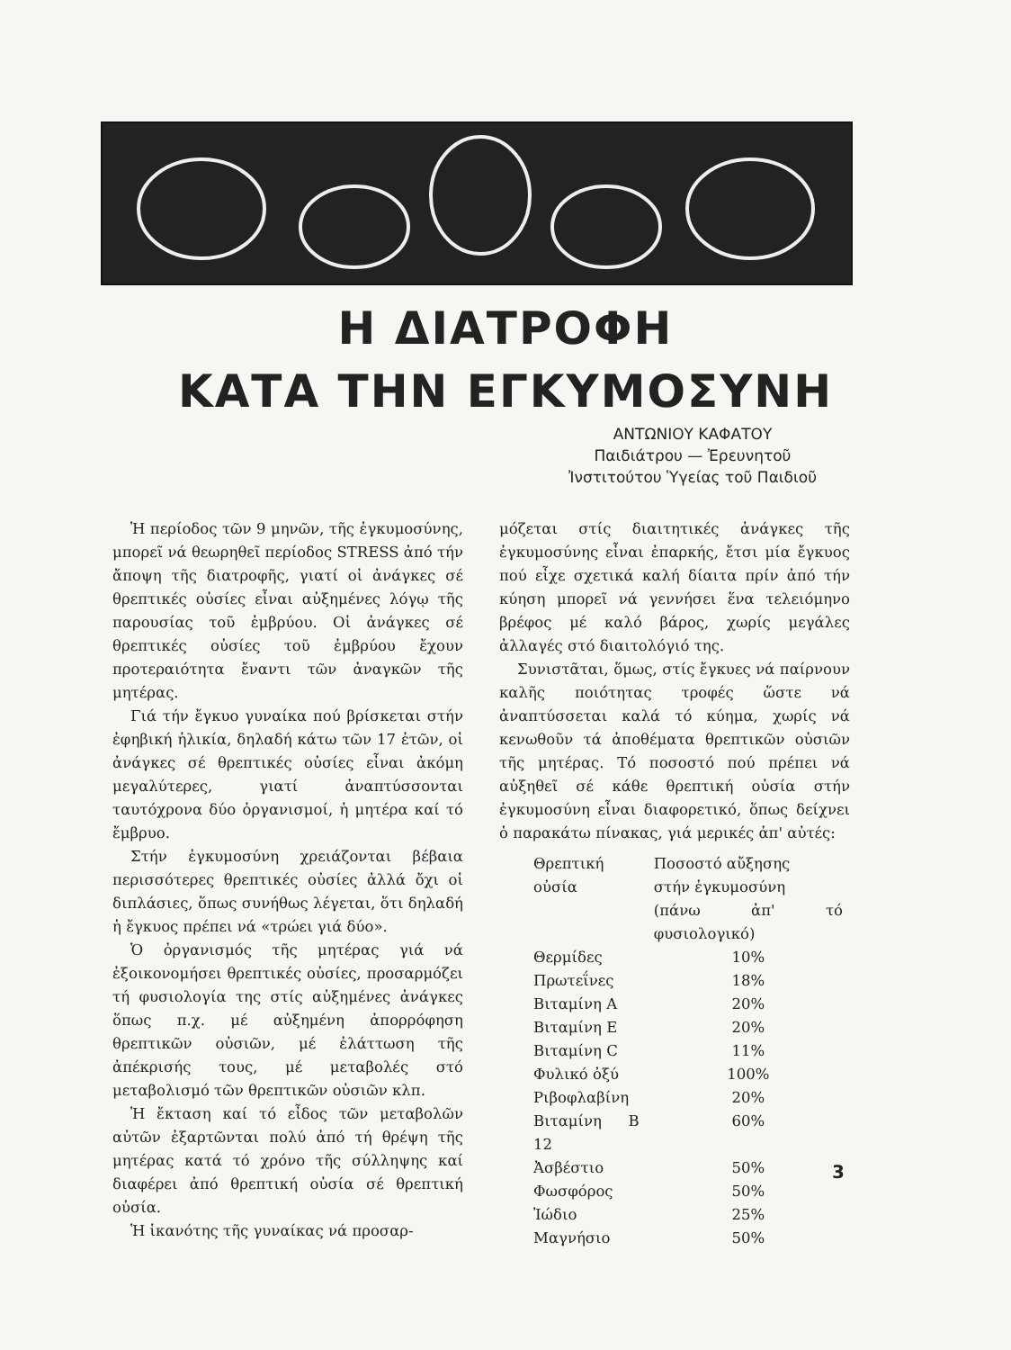Η ΔΙΑΤΡΟΦΗ
ΚΑΤΑ ΤΗΝ ΕΓΚΥΜΟΣΥΝΗ
ΑΝΤΩΝΙΟΥ ΚΑΦΑΤΟΥ
Παιδιάτρου — Ἐρευνητοῦ
Ἰνστιτούτου Ὑγείας τοῦ Παιδιοῦ
Ἡ περίοδος τῶν 9 μηνῶν, τῆς ἐγκυμοσύνης, μπορεῖ νά θεωρηθεῖ περίοδος STRESS ἀπό τήν ἄποψη τῆς διατροφῆς, γιατί οἱ ἀνάγκες σέ θρεπτικές οὐσίες εἶναι αὐξημένες λόγῳ τῆς παρουσίας τοῦ ἐμβρύου. Οἱ ἀνάγκες σέ θρεπτικές οὐσίες τοῦ ἐμβρύου ἔχουν προτεραιότητα ἔναντι τῶν ἀναγκῶν τῆς μητέρας.
Γιά τήν ἔγκυο γυναίκα πού βρίσκεται στήν ἐφηβική ἡλικία, δηλαδή κάτω τῶν 17 ἐτῶν, οἱ ἀνάγκες σέ θρεπτικές οὐσίες εἶναι ἀκόμη μεγαλύτερες, γιατί ἀναπτύσσονται ταυτόχρονα δύο ὀργανισμοί, ἡ μητέρα καί τό ἔμβρυο.
Στήν ἐγκυμοσύνη χρειάζονται βέβαια περισσότερες θρεπτικές οὐσίες ἀλλά ὄχι οἱ διπλάσιες, ὅπως συνήθως λέγεται, ὅτι δηλαδή ἡ ἔγκυος πρέπει νά «τρώει γιά δύο».
Ὁ ὀργανισμός τῆς μητέρας γιά νά ἐξοικονομήσει θρεπτικές οὐσίες, προσαρμόζει τή φυσιολογία της στίς αὐξημένες ἀνάγκες ὅπως π.χ. μέ αὐξημένη ἀπορρόφηση θρεπτικῶν οὐσιῶν, μέ ἐλάττωση τῆς ἀπέκρισής τους, μέ μεταβολές στό μεταβολισμό τῶν θρεπτικῶν οὐσιῶν κλπ.
Ἡ ἔκταση καί τό εἶδος τῶν μεταβολῶν αὐτῶν ἐξαρτῶνται πολύ ἀπό τή θρέψη τῆς μητέρας κατά τό χρόνο τῆς σύλληψης καί διαφέρει ἀπό θρεπτική οὐσία σέ θρεπτική οὐσία.
Ἡ ἱκανότης τῆς γυναίκας νά προσαρ-
μόζεται στίς διαιτητικές ἀνάγκες τῆς ἐγκυμοσύνης εἶναι ἐπαρκής, ἔτσι μία ἔγκυος πού εἶχε σχετικά καλή δίαιτα πρίν ἀπό τήν κύηση μπορεῖ νά γεννήσει ἕνα τελειόμηνο βρέφος μέ καλό βάρος, χωρίς μεγάλες ἀλλαγές στό διαιτολόγιό της.
Συνιστᾶται, ὅμως, στίς ἔγκυες νά παίρνουν καλῆς ποιότητας τροφές ὥστε νά ἀναπτύσσεται καλά τό κύημα, χωρίς νά κενωθοῦν τά ἀποθέματα θρεπτικῶν οὐσιῶν τῆς μητέρας. Τό ποσοστό πού πρέπει νά αὐξηθεῖ σέ κάθε θρεπτική οὐσία στήν ἐγκυμοσύνη εἶναι διαφορετικό, ὅπως δείχνει ὁ παρακάτω πίνακας, γιά μερικές ἀπ' αὐτές:
| Θρεπτική οὐσία | Ποσοστό αὔξησης στήν ἐγκυμοσύνη (πάνω ἀπ' τό φυσιολογικό) |
| --- | --- |
| Θερμίδες | 10% |
| Πρωτεΐνες | 18% |
| Βιταμίνη Α | 20% |
| Βιταμίνη Ε | 20% |
| Βιταμίνη C | 11% |
| Φυλικό ὀξύ | 100% |
| Ριβοφλαβίνη | 20% |
| Βιταμίνη Β 12 | 60% |
| Ἀσβέστιο | 50% |
| Φωσφόρος | 50% |
| Ἰώδιο | 25% |
| Μαγνήσιο | 50% |
3